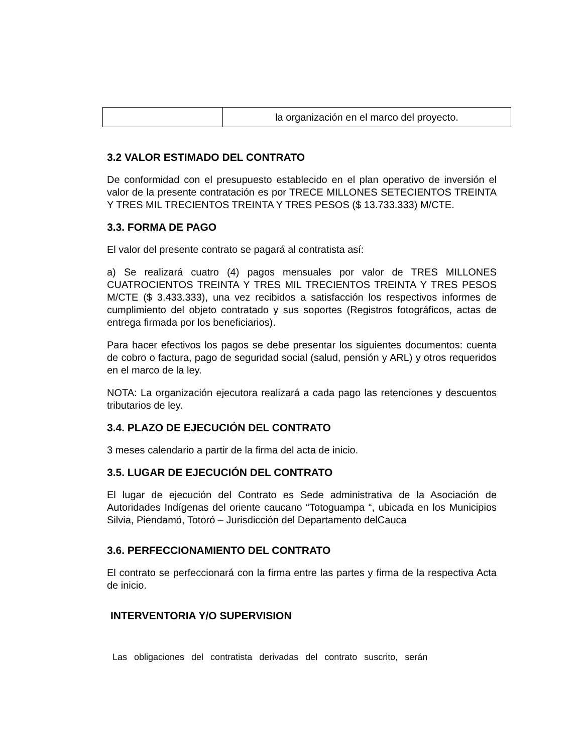| | la organización en el marco del proyecto. |
3.2 VALOR ESTIMADO DEL CONTRATO
De conformidad con el presupuesto establecido en el plan operativo de inversión el valor de la presente contratación es por TRECE MILLONES SETECIENTOS TREINTA Y TRES MIL TRECIENTOS TREINTA Y TRES PESOS ($ 13.733.333) M/CTE.
3.3. FORMA DE PAGO
El valor del presente contrato se pagará al contratista así:
a) Se realizará cuatro (4) pagos mensuales por valor de TRES MILLONES CUATROCIENTOS TREINTA Y TRES MIL TRECIENTOS TREINTA Y TRES PESOS M/CTE ($ 3.433.333), una vez recibidos a satisfacción los respectivos informes de cumplimiento del objeto contratado y sus soportes (Registros fotográficos, actas de entrega firmada por los beneficiarios).
Para hacer efectivos los pagos se debe presentar los siguientes documentos: cuenta de cobro o factura, pago de seguridad social (salud, pensión y ARL) y otros requeridos en el marco de la ley.
NOTA: La organización ejecutora realizará a cada pago las retenciones y descuentos tributarios de ley.
3.4. PLAZO DE EJECUCIÓN DEL CONTRATO
3 meses calendario a partir de la firma del acta de inicio.
3.5. LUGAR DE EJECUCIÓN DEL CONTRATO
El lugar de ejecución del Contrato es Sede administrativa de la Asociación de Autoridades Indígenas del oriente caucano “Totoguampa “, ubicada en los Municipios Silvia, Piendamó, Totoró – Jurisdicción del Departamento delCauca
3.6. PERFECCIONAMIENTO DEL CONTRATO
El contrato se perfeccionará con la firma entre las partes y firma de la respectiva Acta de inicio.
INTERVENTORIA Y/O SUPERVISION
Las obligaciones del contratista derivadas del contrato suscrito, serán